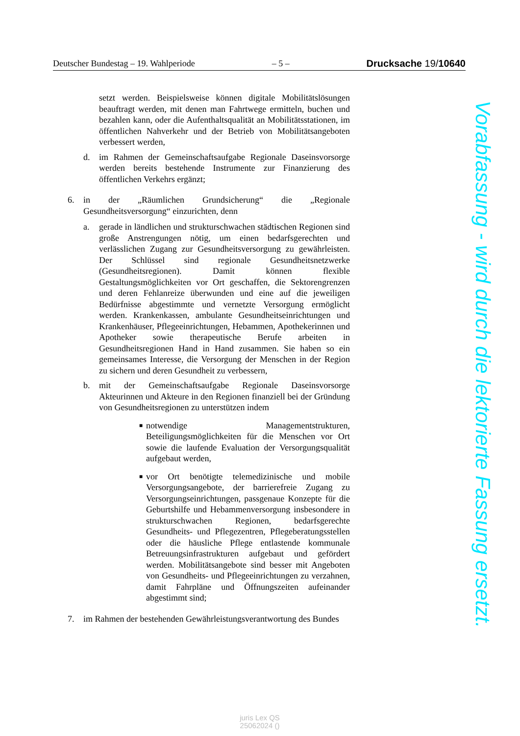Deutscher Bundestag – 19. Wahlperiode – 5 – Drucksache 19/10640
setzt werden. Beispielsweise können digitale Mobilitätslösungen beauftragt werden, mit denen man Fahrtwege ermitteln, buchen und bezahlen kann, oder die Aufenthaltsqualität an Mobilitätsstationen, im öffentlichen Nahverkehr und der Betrieb von Mobilitätsangeboten verbessert werden,
d. im Rahmen der Gemeinschaftsaufgabe Regionale Daseinsvorsorge werden bereits bestehende Instrumente zur Finanzierung des öffentlichen Verkehrs ergänzt;
6. in der „Räumlichen Grundsicherung“ die „Regionale Gesundheitsversorgung“ einzurichten, denn
a. gerade in ländlichen und strukturschwachen städtischen Regionen sind große Anstrengungen nötig, um einen bedarfsgerechten und verlässlichen Zugang zur Gesundheitsversorgung zu gewährleisten. Der Schlüssel sind regionale Gesundheitsnetzwerke (Gesundheitsregionen). Damit können flexible Gestaltungsmöglichkeiten vor Ort geschaffen, die Sektorengrenzen und deren Fehlanreize überwunden und eine auf die jeweiligen Bedürfnisse abgestimmte und vernetzte Versorgung ermöglicht werden. Krankenkassen, ambulante Gesundheitseinrichtungen und Krankenhäuser, Pflegeeinrichtungen, Hebammen, Apothekerinnen und Apotheker sowie therapeutische Berufe arbeiten in Gesundheitsregionen Hand in Hand zusammen. Sie haben so ein gemeinsames Interesse, die Versorgung der Menschen in der Region zu sichern und deren Gesundheit zu verbessern,
b. mit der Gemeinschaftsaufgabe Regionale Daseinsvorsorge Akteurinnen und Akteure in den Regionen finanziell bei der Gründung von Gesundheitsregionen zu unterstützen indem
■ notwendige Managementstrukturen, Beteiligungsmöglichkeiten für die Menschen vor Ort sowie die laufende Evaluation der Versorgungsqualität aufgebaut werden,
■ vor Ort benötigte telemedizinische und mobile Versorgungsangebote, der barrierefreie Zugang zu Versorgungseinrichtungen, passgenaue Konzepte für die Geburtshilfe und Hebammenversorgung insbesondere in strukturschwachen Regionen, bedarfsgerechte Gesundheits- und Pflegezentren, Pflegeberatungsstellen oder die häusliche Pflege entlastende kommunale Betreuungsinfrastrukturen aufgebaut und gefördert werden. Mobilitätsangebote sind besser mit Angeboten von Gesundheits- und Pflegeeinrichtungen zu verzahnen, damit Fahrpläne und Öffnungszeiten aufeinander abgestimmt sind;
7. im Rahmen der bestehenden Gewährleistungsverantwortung des Bundes
Vorabfassung - wird durch die lektorierte Fassung ersetzt.
juris Lex QS
25062024 ()